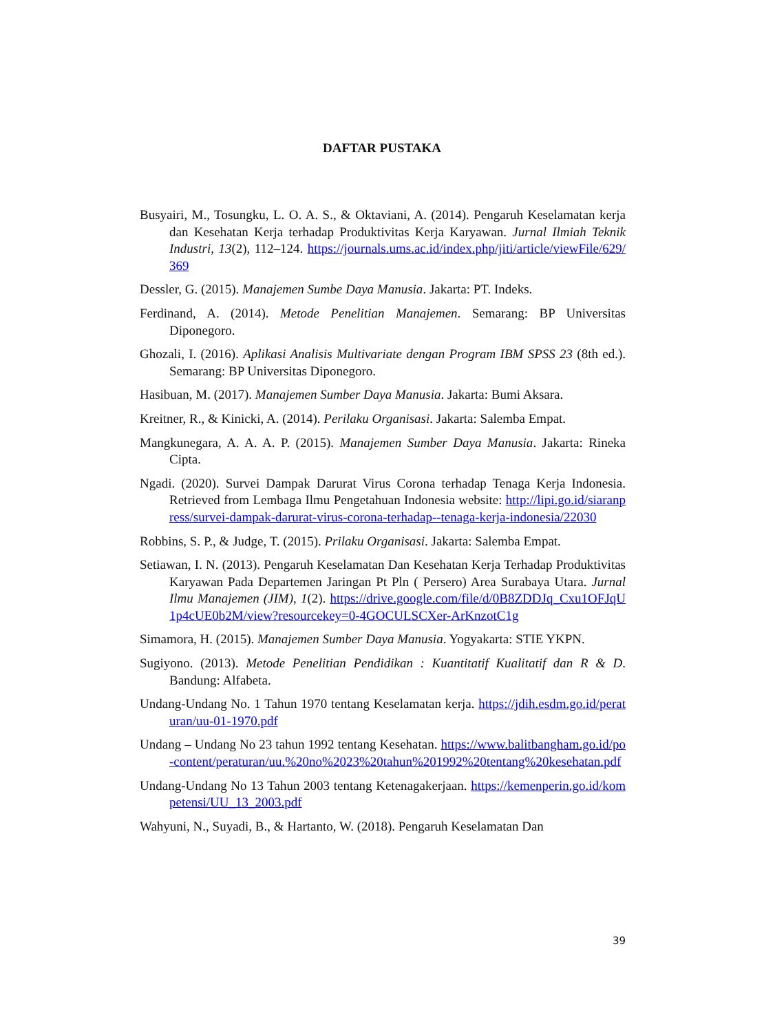DAFTAR PUSTAKA
Busyairi, M., Tosungku, L. O. A. S., & Oktaviani, A. (2014). Pengaruh Keselamatan kerja dan Kesehatan Kerja terhadap Produktivitas Kerja Karyawan. Jurnal Ilmiah Teknik Industri, 13(2), 112–124. https://journals.ums.ac.id/index.php/jiti/article/viewFile/629/369
Dessler, G. (2015). Manajemen Sumbe Daya Manusia. Jakarta: PT. Indeks.
Ferdinand, A. (2014). Metode Penelitian Manajemen. Semarang: BP Universitas Diponegoro.
Ghozali, I. (2016). Aplikasi Analisis Multivariate dengan Program IBM SPSS 23 (8th ed.). Semarang: BP Universitas Diponegoro.
Hasibuan, M. (2017). Manajemen Sumber Daya Manusia. Jakarta: Bumi Aksara.
Kreitner, R., & Kinicki, A. (2014). Perilaku Organisasi. Jakarta: Salemba Empat.
Mangkunegara, A. A. A. P. (2015). Manajemen Sumber Daya Manusia. Jakarta: Rineka Cipta.
Ngadi. (2020). Survei Dampak Darurat Virus Corona terhadap Tenaga Kerja Indonesia. Retrieved from Lembaga Ilmu Pengetahuan Indonesia website: http://lipi.go.id/siaranpress/survei-dampak-darurat-virus-corona-terhadap--tenaga-kerja-indonesia/22030
Robbins, S. P., & Judge, T. (2015). Prilaku Organisasi. Jakarta: Salemba Empat.
Setiawan, I. N. (2013). Pengaruh Keselamatan Dan Kesehatan Kerja Terhadap Produktivitas Karyawan Pada Departemen Jaringan Pt Pln ( Persero) Area Surabaya Utara. Jurnal Ilmu Manajemen (JIM), 1(2). https://drive.google.com/file/d/0B8ZDDJq_Cxu1OFJqU1p4cUE0b2M/view?resourcekey=0-4GOCULSCXer-ArKnzotC1g
Simamora, H. (2015). Manajemen Sumber Daya Manusia. Yogyakarta: STIE YKPN.
Sugiyono. (2013). Metode Penelitian Pendidikan : Kuantitatif Kualitatif dan R & D. Bandung: Alfabeta.
Undang-Undang No. 1 Tahun 1970 tentang Keselamatan kerja. https://jdih.esdm.go.id/peraturan/uu-01-1970.pdf
Undang – Undang No 23 tahun 1992 tentang Kesehatan. https://www.balitbangham.go.id/po-content/peraturan/uu.%20no%2023%20tahun%201992%20tentang%20kesehatan.pdf
Undang-Undang No 13 Tahun 2003 tentang Ketenagakerjaan. https://kemenperin.go.id/kompetensi/UU_13_2003.pdf
Wahyuni, N., Suyadi, B., & Hartanto, W. (2018). Pengaruh Keselamatan Dan
39